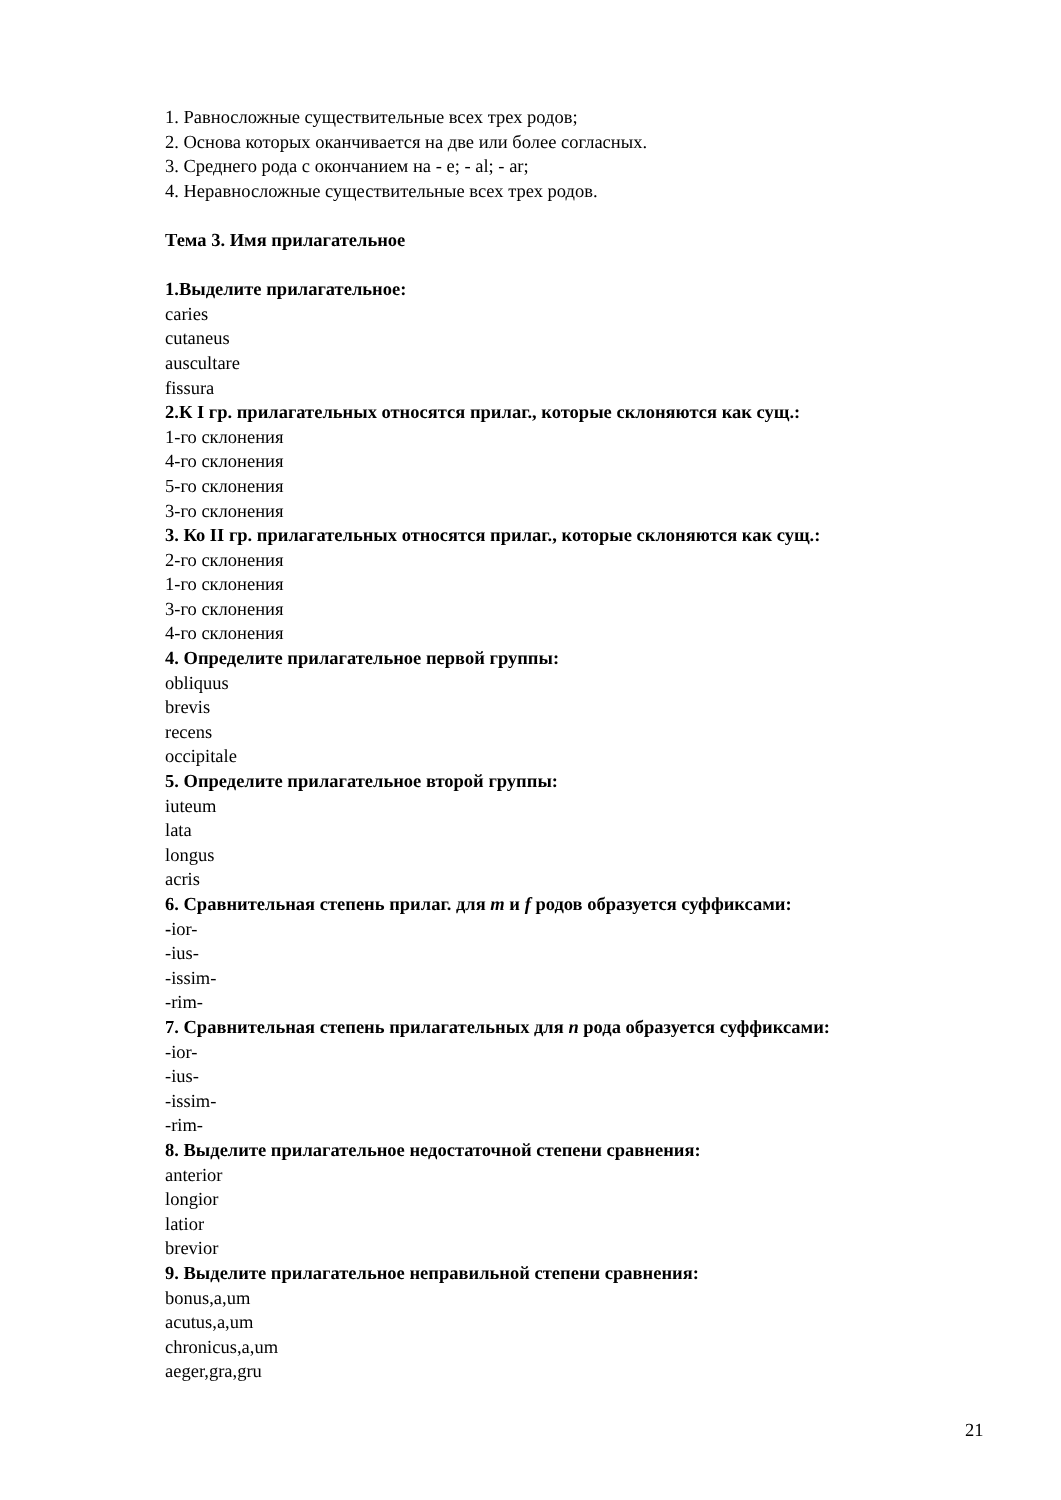1. Равносложные существительные всех трех родов;
2. Основа которых оканчивается на две или более согласных.
3. Среднего рода с окончанием на - е; - al; - ar;
4. Неравносложные существительные всех трех родов.
Тема 3. Имя прилагательное
1.Выделите прилагательное:
caries
cutaneus
auscultare
fissura
2.К I гр. прилагательных относятся прилаг., которые склоняются как сущ.:
1-го склонения
4-го склонения
5-го склонения
3-го склонения
3. Ко II гр. прилагательных относятся прилаг., которые склоняются как сущ.:
2-го склонения
1-го склонения
3-го склонения
4-го склонения
4. Определите прилагательное первой группы:
obliquus
brevis
recens
occipitale
5. Определите прилагательное второй группы:
iuteum
lata
longus
acris
6. Сравнительная степень прилаг. для m и f родов образуется суффиксами:
-ior-
-ius-
-issim-
-rim-
7. Сравнительная степень прилагательных для n рода образуется суффиксами:
-ior-
-ius-
-issim-
-rim-
8. Выделите прилагательное недостаточной степени сравнения:
anterior
longior
latior
brevior
9. Выделите прилагательное неправильной степени сравнения:
bonus,a,um
acutus,a,um
chronicus,a,um
aeger,gra,gru
21